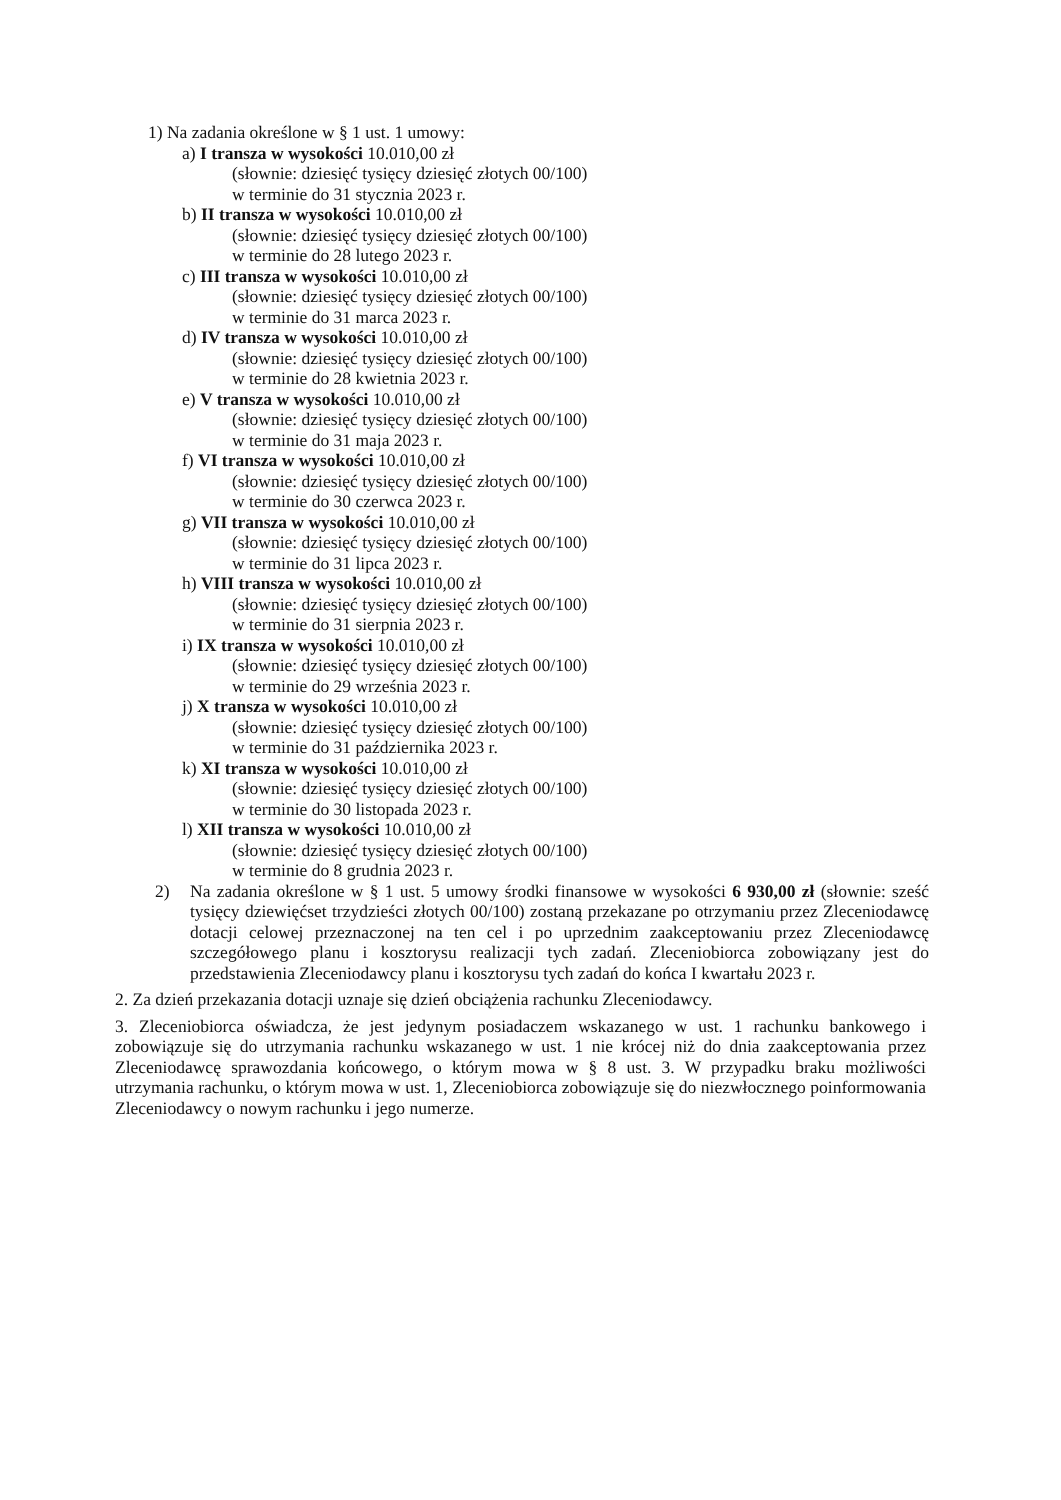1) Na zadania określone w § 1 ust. 1 umowy:
a) I transza w wysokości 10.010,00 zł
(słownie: dziesięć tysięcy dziesięć złotych 00/100)
w terminie do 31 stycznia 2023 r.
b) II transza w wysokości 10.010,00 zł
(słownie: dziesięć tysięcy dziesięć złotych 00/100)
w terminie do 28 lutego 2023 r.
c) III transza w wysokości 10.010,00 zł
(słownie: dziesięć tysięcy dziesięć złotych 00/100)
w terminie do 31 marca 2023 r.
d) IV transza w wysokości 10.010,00 zł
(słownie: dziesięć tysięcy dziesięć złotych 00/100)
w terminie do 28 kwietnia 2023 r.
e) V transza w wysokości 10.010,00 zł
(słownie: dziesięć tysięcy dziesięć złotych 00/100)
w terminie do 31 maja 2023 r.
f) VI transza w wysokości 10.010,00 zł
(słownie: dziesięć tysięcy dziesięć złotych 00/100)
w terminie do 30 czerwca 2023 r.
g) VII transza w wysokości 10.010,00 zł
(słownie: dziesięć tysięcy dziesięć złotych 00/100)
w terminie do 31 lipca 2023 r.
h) VIII transza w wysokości 10.010,00 zł
(słownie: dziesięć tysięcy dziesięć złotych 00/100)
w terminie do 31 sierpnia 2023 r.
i) IX transza w wysokości 10.010,00 zł
(słownie: dziesięć tysięcy dziesięć złotych 00/100)
w terminie do 29 września 2023 r.
j) X transza w wysokości 10.010,00 zł
(słownie: dziesięć tysięcy dziesięć złotych 00/100)
w terminie do 31 października 2023 r.
k) XI transza w wysokości 10.010,00 zł
(słownie: dziesięć tysięcy dziesięć złotych 00/100)
w terminie do 30 listopada 2023 r.
l) XII transza w wysokości 10.010,00 zł
(słownie: dziesięć tysięcy dziesięć złotych 00/100)
w terminie do 8 grudnia 2023 r.
2) Na zadania określone w § 1 ust. 5 umowy środki finansowe w wysokości 6 930,00 zł (słownie: sześć tysięcy dziewięćset trzydzieści złotych 00/100) zostaną przekazane po otrzymaniu przez Zleceniodawcę dotacji celowej przeznaczonej na ten cel i po uprzednim zaakceptowaniu przez Zleceniodawcę szczegółowego planu i kosztorysu realizacji tych zadań. Zleceniobiorca zobowiązany jest do przedstawienia Zleceniodawcy planu i kosztorysu tych zadań do końca I kwartału 2023 r.
2. Za dzień przekazania dotacji uznaje się dzień obciążenia rachunku Zleceniodawcy.
3. Zleceniobiorca oświadcza, że jest jedynym posiadaczem wskazanego w ust. 1 rachunku bankowego i zobowiązuje się do utrzymania rachunku wskazanego w ust. 1 nie krócej niż do dnia zaakceptowania przez Zleceniodawcę sprawozdania końcowego, o którym mowa w § 8 ust. 3. W przypadku braku możliwości utrzymania rachunku, o którym mowa w ust. 1, Zleceniobiorca zobowiązuje się do niezwłocznego poinformowania Zleceniodawcy o nowym rachunku i jego numerze.